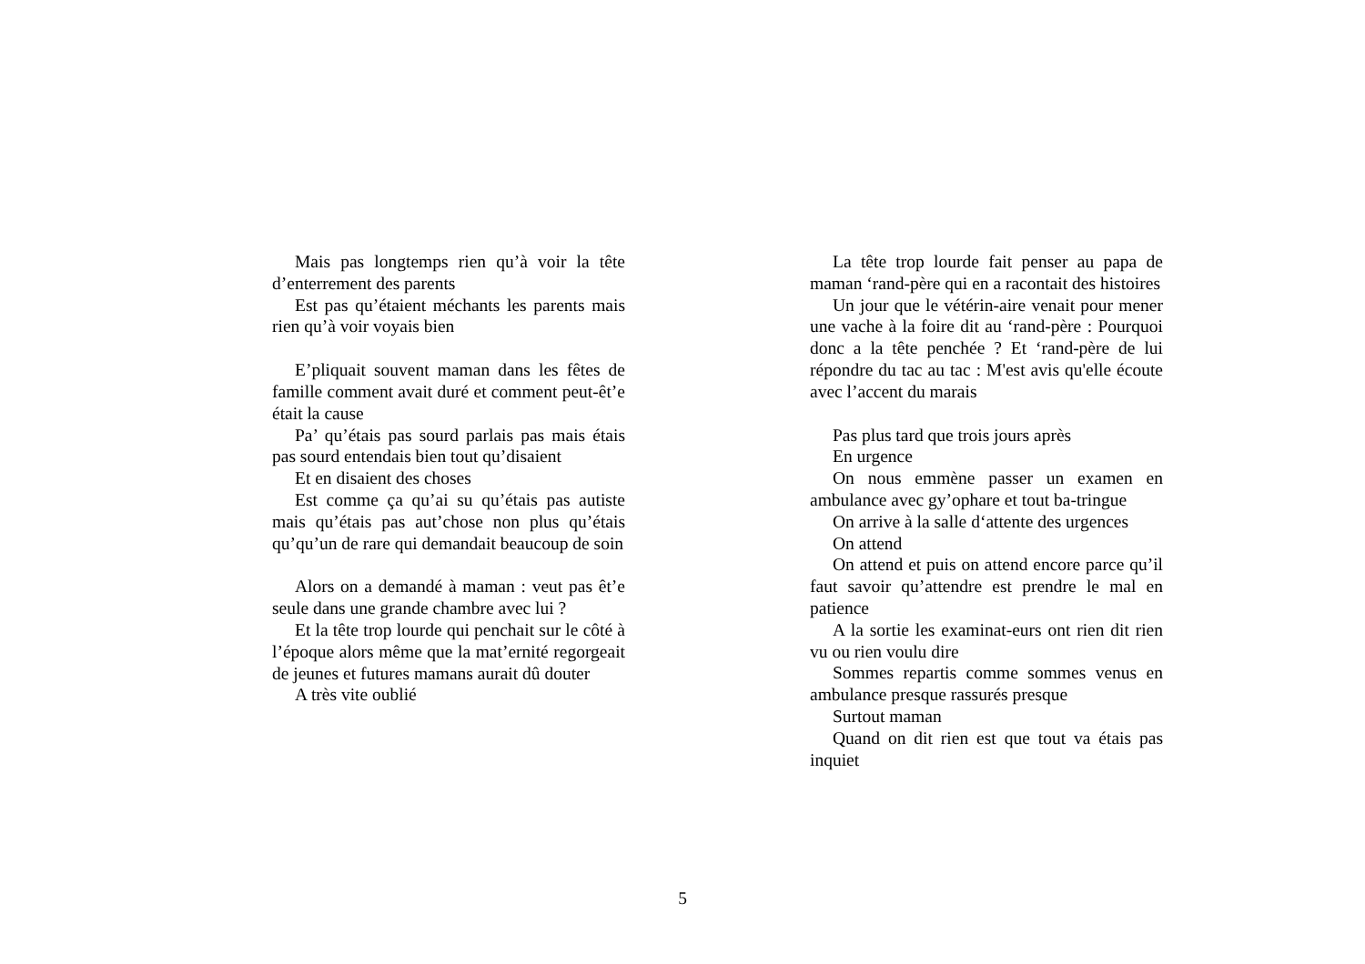Mais pas longtemps rien qu’à voir la tête d’enterrement des parents
Est pas qu’étaient méchants les parents mais rien qu’à voir voyais bien
E’pliquait souvent maman dans les fêtes de famille comment avait duré et comment peut-êt’e était la cause
Pa’ qu’étais pas sourd parlais pas mais étais pas sourd entendais bien tout qu’disaient
Et en disaient des choses
Est comme ça qu’ai su qu’étais pas autiste mais qu’étais pas aut’chose non plus qu’étais qu’qu’un de rare qui demandait beaucoup de soin
Alors on a demandé à maman : veut pas êt’e seule dans une grande chambre avec lui ?
Et la tête trop lourde qui penchait sur le côté à l’époque alors même que la mat’ernité regorgeait de jeunes et futures mamans aurait dû douter
A très vite oublié
La tête trop lourde fait penser au papa de maman ‘rand-père qui en a racontait des histoires
Un jour que le vétérin-aire venait pour mener une vache à la foire dit au ‘rand-père : Pourquoi donc a la tête penchée ? Et ‘rand-père de lui répondre du tac au tac : M'est avis qu'elle écoute avec l’accent du marais
Pas plus tard que trois jours après
En urgence
On nous emmène passer un examen en ambulance avec gy’ophare et tout ba-tringue
On arrive à la salle d‘attente des urgences
On attend
On attend et puis on attend encore parce qu’il faut savoir qu’attendre est prendre le mal en patience
A la sortie les examinat-eurs ont rien dit rien vu ou rien voulu dire
Sommes repartis comme sommes venus en ambulance presque rassurés presque
Surtout maman
Quand on dit rien est que tout va étais pas inquiet
5